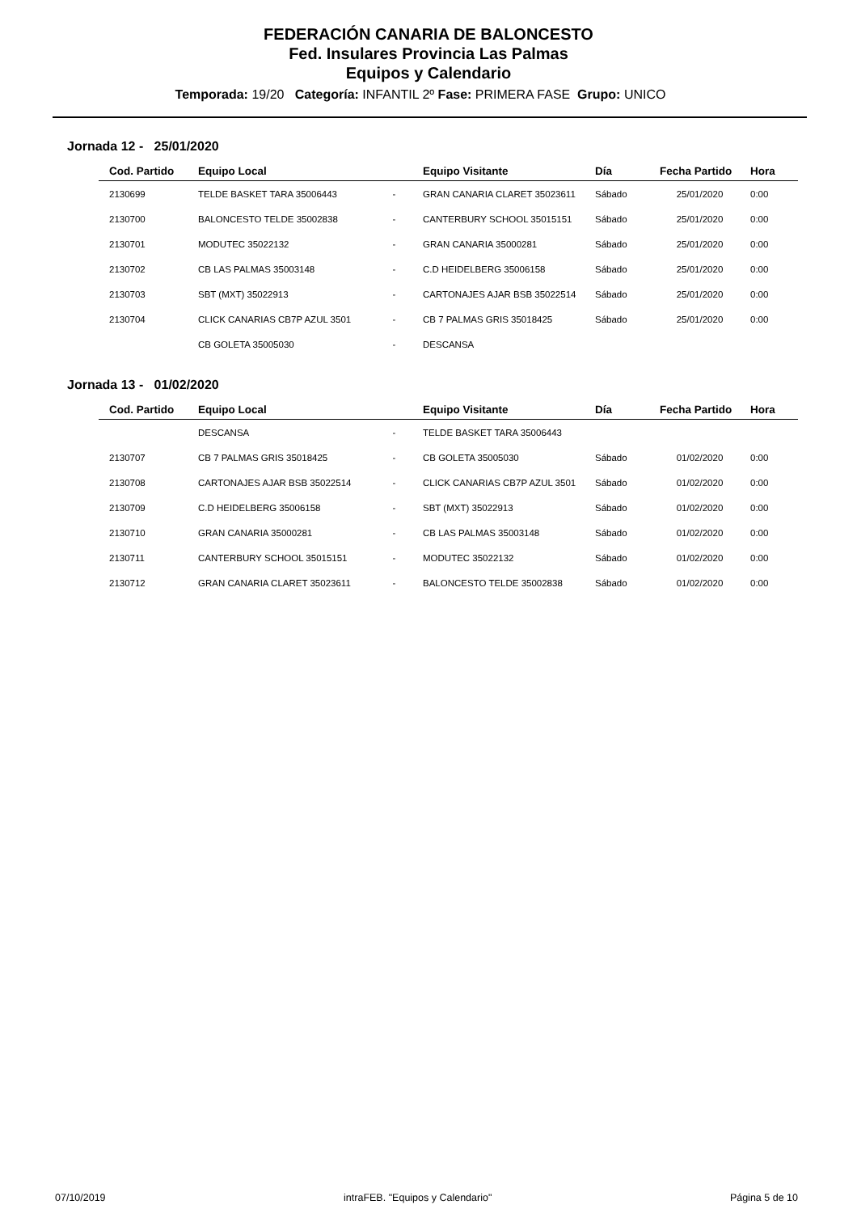FEDERACIÓN CANARIA DE BALONCESTO
Fed. Insulares Provincia Las Palmas
Equipos y Calendario
Temporada: 19/20 Categoría: INFANTIL 2º Fase: PRIMERA FASE Grupo: UNICO
Jornada 12 - 25/01/2020
| Cod. Partido | Equipo Local | | Equipo Visitante | Día | Fecha Partido | Hora |
| --- | --- | --- | --- | --- | --- | --- |
| 2130699 | TELDE BASKET TARA 35006443 | - | GRAN CANARIA CLARET 35023611 | Sábado | 25/01/2020 | 0:00 |
| 2130700 | BALONCESTO TELDE 35002838 | - | CANTERBURY SCHOOL 35015151 | Sábado | 25/01/2020 | 0:00 |
| 2130701 | MODUTEC 35022132 | - | GRAN CANARIA 35000281 | Sábado | 25/01/2020 | 0:00 |
| 2130702 | CB LAS PALMAS 35003148 | - | C.D HEIDELBERG 35006158 | Sábado | 25/01/2020 | 0:00 |
| 2130703 | SBT (MXT) 35022913 | - | CARTONAJES AJAR BSB 35022514 | Sábado | 25/01/2020 | 0:00 |
| 2130704 | CLICK CANARIAS CB7P AZUL 3501 | - | CB 7 PALMAS GRIS 35018425 | Sábado | 25/01/2020 | 0:00 |
| | CB GOLETA 35005030 | - | DESCANSA | | | |
Jornada 13 - 01/02/2020
| Cod. Partido | Equipo Local | | Equipo Visitante | Día | Fecha Partido | Hora |
| --- | --- | --- | --- | --- | --- | --- |
| | DESCANSA | - | TELDE BASKET TARA 35006443 | | | |
| 2130707 | CB 7 PALMAS GRIS 35018425 | - | CB GOLETA 35005030 | Sábado | 01/02/2020 | 0:00 |
| 2130708 | CARTONAJES AJAR BSB 35022514 | - | CLICK CANARIAS CB7P AZUL 3501 | Sábado | 01/02/2020 | 0:00 |
| 2130709 | C.D HEIDELBERG 35006158 | - | SBT (MXT) 35022913 | Sábado | 01/02/2020 | 0:00 |
| 2130710 | GRAN CANARIA 35000281 | - | CB LAS PALMAS 35003148 | Sábado | 01/02/2020 | 0:00 |
| 2130711 | CANTERBURY SCHOOL 35015151 | - | MODUTEC 35022132 | Sábado | 01/02/2020 | 0:00 |
| 2130712 | GRAN CANARIA CLARET 35023611 | - | BALONCESTO TELDE 35002838 | Sábado | 01/02/2020 | 0:00 |
07/10/2019 intraFEB. "Equipos y Calendario" Página 5 de 10